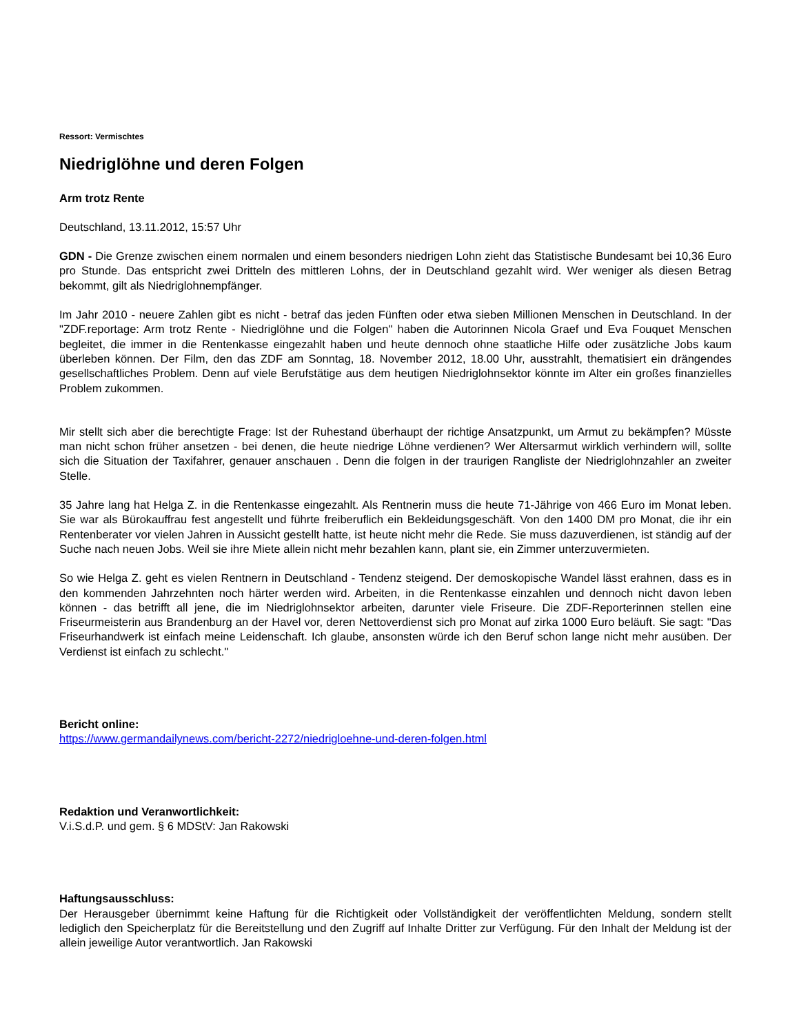Ressort: Vermischtes
Niedriglöhne und deren Folgen
Arm trotz Rente
Deutschland, 13.11.2012, 15:57 Uhr
GDN - Die Grenze zwischen einem normalen und einem besonders niedrigen Lohn zieht das Statistische Bundesamt bei 10,36 Euro pro Stunde. Das entspricht zwei Dritteln des mittleren Lohns, der in Deutschland gezahlt wird. Wer weniger als diesen Betrag bekommt, gilt als Niedriglohnempfänger.
Im Jahr 2010 - neuere Zahlen gibt es nicht - betraf das jeden Fünften oder etwa sieben Millionen Menschen in Deutschland. In der "ZDF.reportage: Arm trotz Rente - Niedriglöhne und die Folgen" haben die Autorinnen Nicola Graef und Eva Fouquet Menschen begleitet, die immer in die Rentenkasse eingezahlt haben und heute dennoch ohne staatliche Hilfe oder zusätzliche Jobs kaum überleben können. Der Film, den das ZDF am Sonntag, 18. November 2012, 18.00 Uhr, ausstrahlt, thematisiert ein drängendes gesellschaftliches Problem. Denn auf viele Berufstätige aus dem heutigen Niedriglohnsektor könnte im Alter ein großes finanzielles Problem zukommen.
Mir stellt sich aber die berechtigte Frage: Ist der Ruhestand überhaupt der richtige Ansatzpunkt, um Armut zu bekämpfen? Müsste man nicht schon früher ansetzen - bei denen, die heute niedrige Löhne verdienen? Wer Altersarmut wirklich verhindern will, sollte sich die Situation der Taxifahrer, genauer anschauen . Denn die folgen in der traurigen Rangliste der Niedriglohnzahler an zweiter Stelle.
35 Jahre lang hat Helga Z. in die Rentenkasse eingezahlt. Als Rentnerin muss die heute 71-Jährige von 466 Euro im Monat leben. Sie war als Bürokauffrau fest angestellt und führte freiberuflich ein Bekleidungsgeschäft. Von den 1400 DM pro Monat, die ihr ein Rentenberater vor vielen Jahren in Aussicht gestellt hatte, ist heute nicht mehr die Rede. Sie muss dazuverdienen, ist ständig auf der Suche nach neuen Jobs. Weil sie ihre Miete allein nicht mehr bezahlen kann, plant sie, ein Zimmer unterzuvermieten.
So wie Helga Z. geht es vielen Rentnern in Deutschland - Tendenz steigend. Der demoskopische Wandel lässt erahnen, dass es in den kommenden Jahrzehnten noch härter werden wird. Arbeiten, in die Rentenkasse einzahlen und dennoch nicht davon leben können - das betrifft all jene, die im Niedriglohnsektor arbeiten, darunter viele Friseure. Die ZDF-Reporterinnen stellen eine Friseurmeisterin aus Brandenburg an der Havel vor, deren Nettoverdienst sich pro Monat auf zirka 1000 Euro beläuft. Sie sagt: "Das Friseurhandwerk ist einfach meine Leidenschaft. Ich glaube, ansonsten würde ich den Beruf schon lange nicht mehr ausüben. Der Verdienst ist einfach zu schlecht."
Bericht online:
https://www.germandailynews.com/bericht-2272/niedrigloehne-und-deren-folgen.html
Redaktion und Veranwortlichkeit:
V.i.S.d.P. und gem. § 6 MDStV: Jan Rakowski
Haftungsausschluss:
Der Herausgeber übernimmt keine Haftung für die Richtigkeit oder Vollständigkeit der veröffentlichten Meldung, sondern stellt lediglich den Speicherplatz für die Bereitstellung und den Zugriff auf Inhalte Dritter zur Verfügung. Für den Inhalt der Meldung ist der allein jeweilige Autor verantwortlich. Jan Rakowski